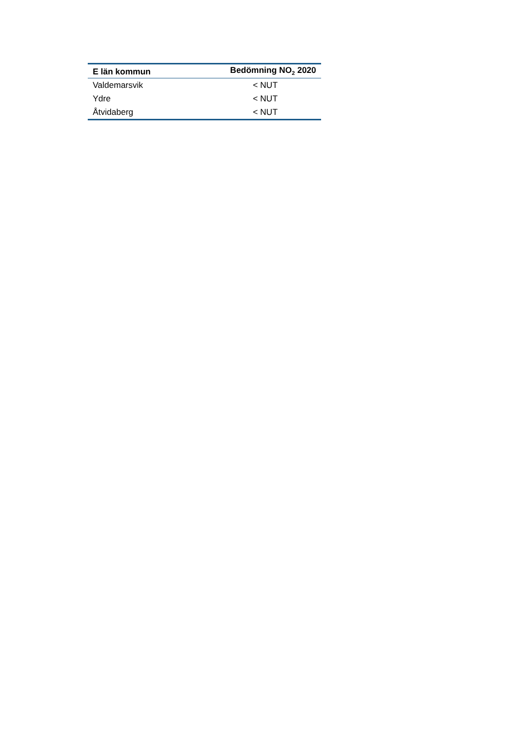| E län kommun | Bedömning NO<sub>2</sub> 2020 |
| --- | --- |
| Valdemarsvik | < NUT |
| Ydre | < NUT |
| Åtvidaberg | < NUT |